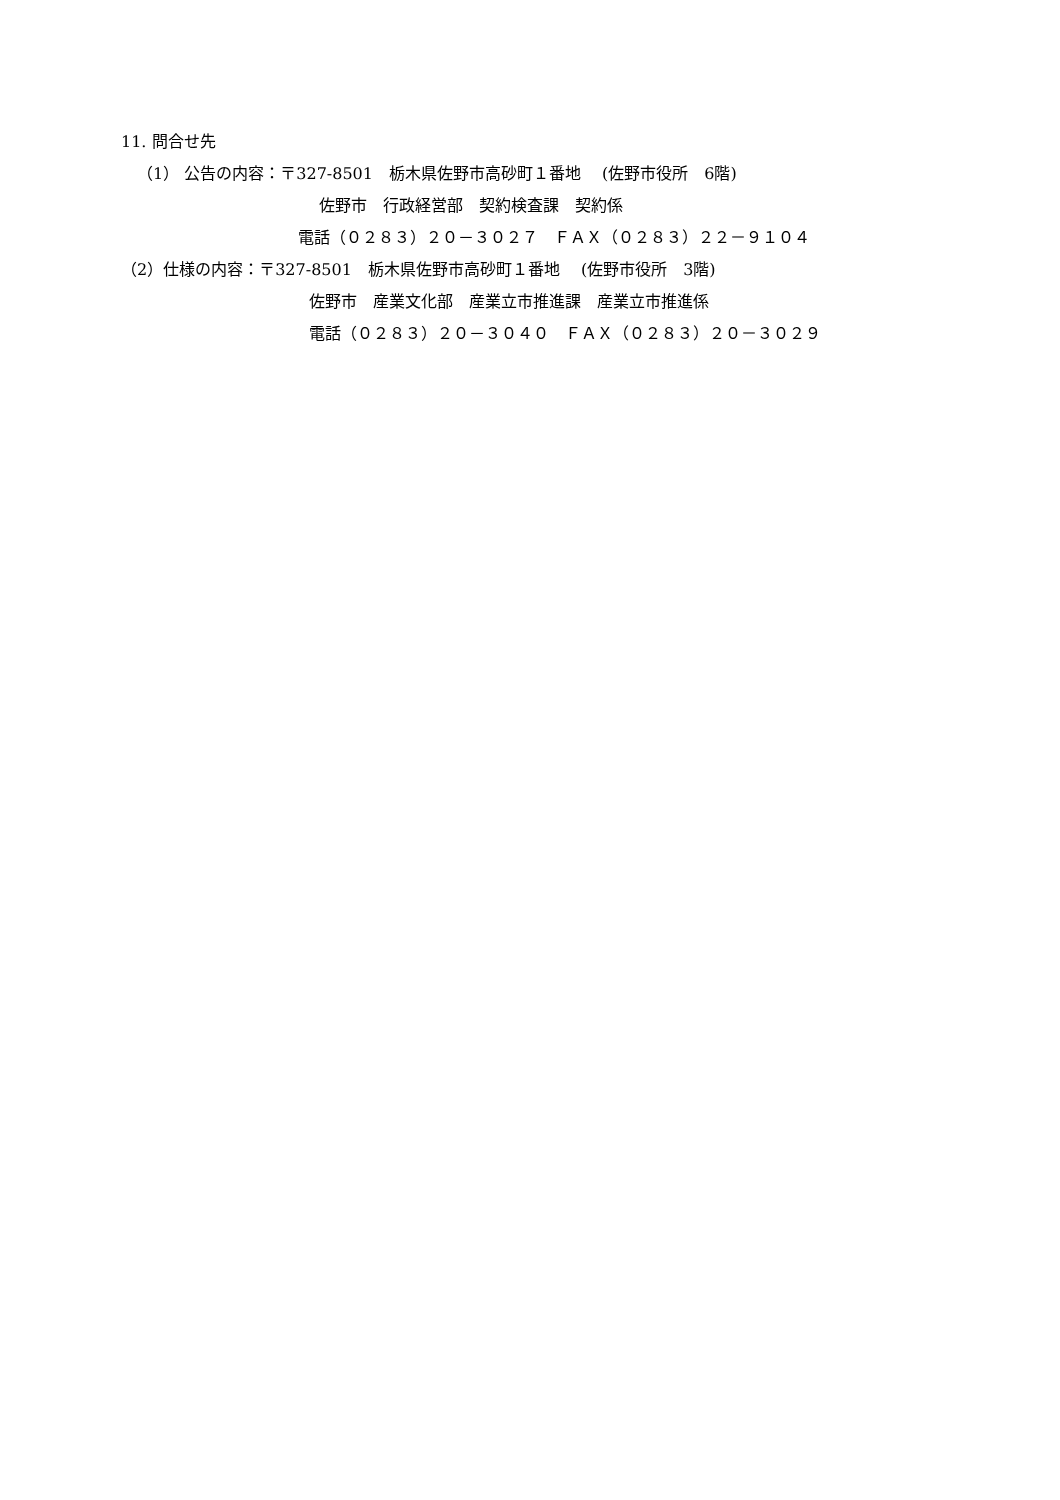11. 問合せ先
（1） 公告の内容：〒327-8501　栃木県佐野市高砂町１番地　 (佐野市役所　6階)
佐野市　行政経営部　契約検査課　契約係
電話（０２８３）２０－３０２７　ＦＡＸ（０２８３）２２－９１０４
（2）仕様の内容：〒327-8501　栃木県佐野市高砂町１番地　 (佐野市役所　3階)
佐野市　産業文化部　産業立市推進課　産業立市推進係
電話（０２８３）２０－３０４０　ＦＡＸ（０２８３）２０－３０２９